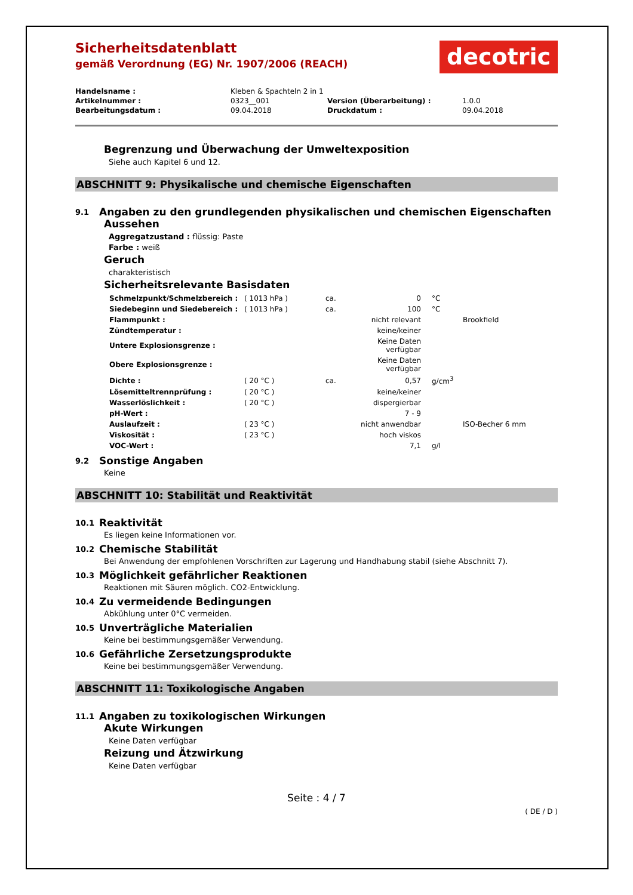Sicherheitsdatenblatt
gemäß Verordnung (EG) Nr. 1907/2006 (REACH)
decotric
| Handelsname : | Kleben & Spachteln 2 in 1 | | |
| Artikelnummer : | 0323__001 | Version (Überarbeitung) : | 1.0.0 |
| Bearbeitungsdatum : | 09.04.2018 | Druckdatum : | 09.04.2018 |
Begrenzung und Überwachung der Umweltexposition
Siehe auch Kapitel 6 und 12.
ABSCHNITT 9: Physikalische und chemische Eigenschaften
9.1 Angaben zu den grundlegenden physikalischen und chemischen Eigenschaften
Aussehen
Aggregatzustand : flüssig: Paste
Farbe : weiß
Geruch
charakteristisch
Sicherheitsrelevante Basisdaten
| Schmelzpunkt/Schmelzbereich : | ( 1013 hPa ) | ca. | 0 | °C | |
| Siedebeginn und Siedebereich : | ( 1013 hPa ) | ca. | 100 | °C | |
| Flammpunkt : | | | nicht relevant | | Brookfield |
| Zündtemperatur : | | | keine/keiner | | |
| Untere Explosionsgrenze : | | | Keine Daten verfügbar | | |
| Obere Explosionsgrenze : | | | Keine Daten verfügbar | | |
| Dichte : | ( 20 °C ) | ca. | 0,57 | g/cm<sup>3</sup> | |
| Lösemitteltrennprüfung : | ( 20 °C ) | | keine/keiner | | |
| Wasserlöslichkeit : | ( 20 °C ) | | dispergierbar | | |
| pH-Wert : | | | 7 - 9 | | |
| Auslaufzeit : | ( 23 °C ) | | nicht anwendbar | | ISO-Becher 6 mm |
| Viskosität : | ( 23 °C ) | | hoch viskos | | |
| VOC-Wert : | | | 7,1 | g/l | |
9.2 Sonstige Angaben
Keine
ABSCHNITT 10: Stabilität und Reaktivität
10.1 Reaktivität
Es liegen keine Informationen vor.
10.2 Chemische Stabilität
Bei Anwendung der empfohlenen Vorschriften zur Lagerung und Handhabung stabil (siehe Abschnitt 7).
10.3 Möglichkeit gefährlicher Reaktionen
Reaktionen mit Säuren möglich. CO2-Entwicklung.
10.4 Zu vermeidende Bedingungen
Abkühlung unter 0°C vermeiden.
10.5 Unverträgliche Materialien
Keine bei bestimmungsgemäßer Verwendung.
10.6 Gefährliche Zersetzungsprodukte
Keine bei bestimmungsgemäßer Verwendung.
ABSCHNITT 11: Toxikologische Angaben
11.1 Angaben zu toxikologischen Wirkungen
Akute Wirkungen
Keine Daten verfügbar
Reizung und Ätzwirkung
Keine Daten verfügbar
Seite : 4 / 7
( DE / D )